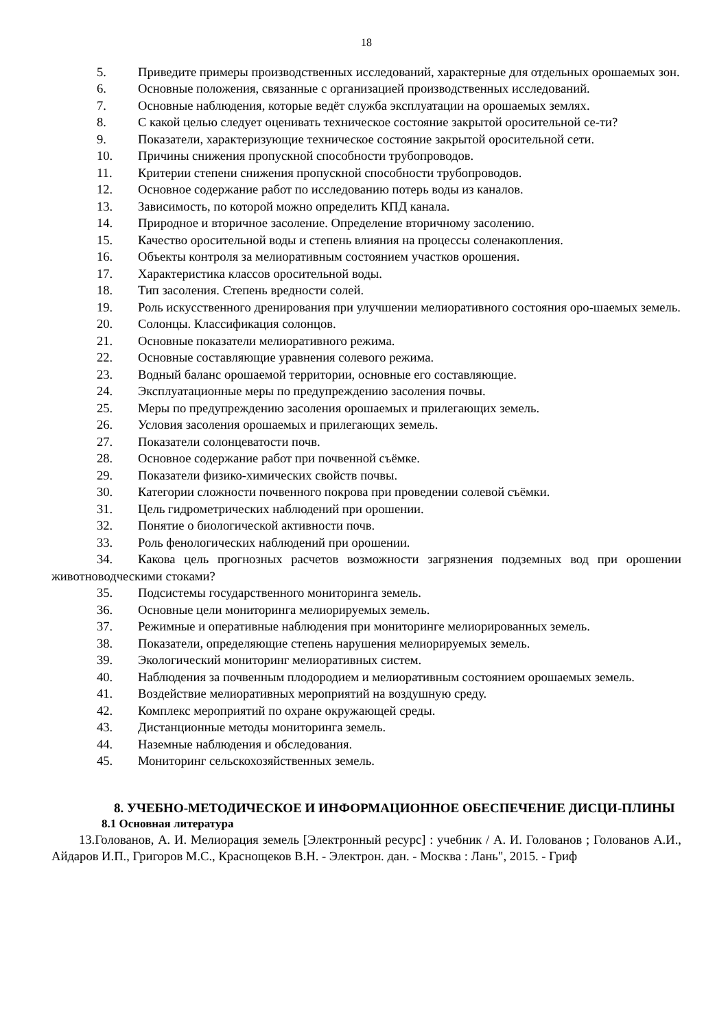18
5. Приведите примеры производственных исследований, характерные для отдельных орошаемых зон.
6. Основные положения, связанные с организацией производственных исследований.
7. Основные наблюдения, которые ведёт служба эксплуатации на орошаемых землях.
8. С какой целью следует оценивать техническое состояние закрытой оросительной се-ти?
9. Показатели, характеризующие техническое состояние закрытой оросительной сети.
10. Причины снижения пропускной способности трубопроводов.
11. Критерии степени снижения пропускной способности трубопроводов.
12. Основное содержание работ по исследованию потерь воды из каналов.
13. Зависимость, по которой можно определить КПД канала.
14. Природное и вторичное засоление. Определение вторичному засолению.
15. Качество оросительной воды и степень влияния на процессы соленакопления.
16. Объекты контроля за мелиоративным состоянием участков орошения.
17. Характеристика классов оросительной воды.
18. Тип засоления. Степень вредности солей.
19. Роль искусственного дренирования при улучшении мелиоративного состояния оро-шаемых земель.
20. Солонцы. Классификация солонцов.
21. Основные показатели мелиоративного режима.
22. Основные составляющие уравнения солевого режима.
23. Водный баланс орошаемой территории, основные его составляющие.
24. Эксплуатационные меры по предупреждению засоления почвы.
25. Меры по предупреждению засоления орошаемых и прилегающих земель.
26. Условия засоления орошаемых и прилегающих земель.
27. Показатели солонцеватости почв.
28. Основное содержание работ при почвенной съёмке.
29. Показатели физико-химических свойств почвы.
30. Категории сложности почвенного покрова при проведении солевой съёмки.
31. Цель гидрометрических наблюдений при орошении.
32. Понятие о биологической активности почв.
33. Роль фенологических наблюдений при орошении.
34. Какова цель прогнозных расчетов возможности загрязнения подземных вод при орошении животноводческими стоками?
35. Подсистемы государственного мониторинга земель.
36. Основные цели мониторинга мелиорируемых земель.
37. Режимные и оперативные наблюдения при мониторинге мелиорированных земель.
38. Показатели, определяющие степень нарушения мелиорируемых земель.
39. Экологический мониторинг мелиоративных систем.
40. Наблюдения за почвенным плодородием и мелиоративным состоянием орошаемых земель.
41. Воздействие мелиоративных мероприятий на воздушную среду.
42. Комплекс мероприятий по охране окружающей среды.
43. Дистанционные методы мониторинга земель.
44. Наземные наблюдения и обследования.
45. Мониторинг сельскохозяйственных земель.
8. УЧЕБНО-МЕТОДИЧЕСКОЕ И ИНФОРМАЦИОННОЕ ОБЕСПЕЧЕНИЕ ДИСЦИ-ПЛИНЫ
8.1 Основная литература
13.Голованов, А. И. Мелиорация земель [Электронный ресурс] : учебник / А. И. Голованов ; Голованов А.И., Айдаров И.П., Григоров М.С., Краснощеков В.Н. - Электрон. дан. - Москва : Лань", 2015. - Гриф